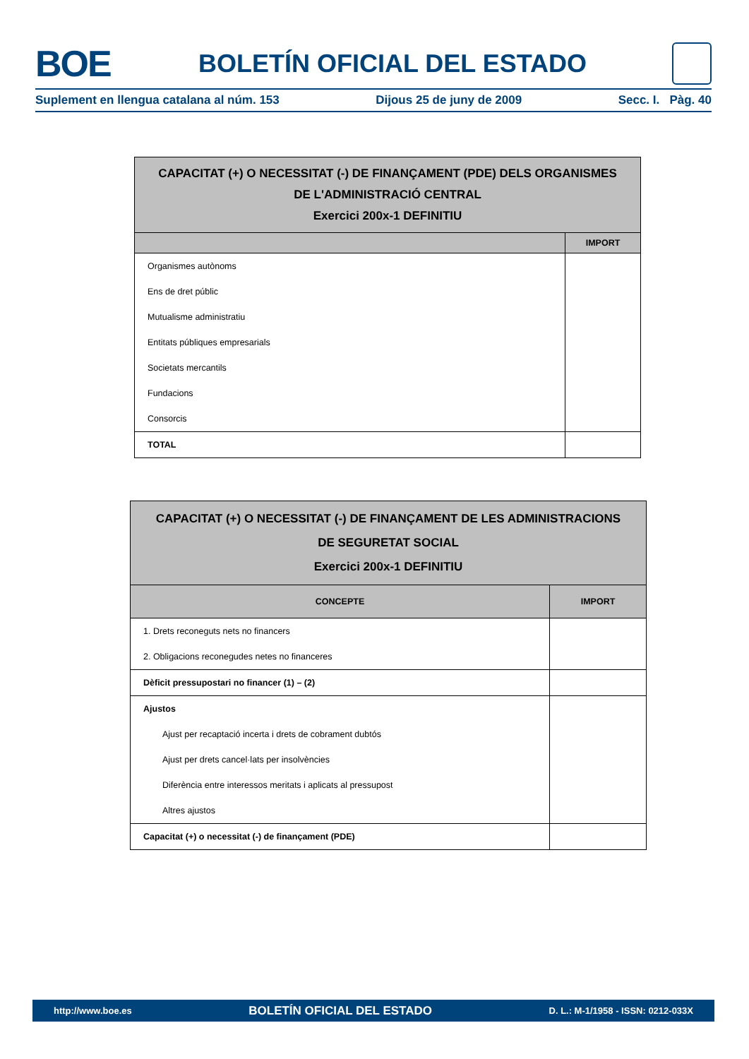BOE
BOLETÍN OFICIAL DEL ESTADO
Suplement en llengua catalana al núm. 153 Dijous 25 de juny de 2009 Secc. I. Pàg. 40
| CAPACITAT (+) O NECESSITAT (-) DE FINANÇAMENT (PDE) DELS ORGANISMES DE L'ADMINISTRACIÓ CENTRAL Exercici 200x-1 DEFINITIU | |
| --- | --- |
| | IMPORT |
| Organismes autònoms | |
| Ens de dret públic | |
| Mutualisme administratiu | |
| Entitats públiques empresarials | |
| Societats mercantils | |
| Fundacions | |
| Consorcis | |
| TOTAL | |
| CAPACITAT (+) O NECESSITAT (-) DE FINANÇAMENT DE LES ADMINISTRACIONS DE SEGURETAT SOCIAL Exercici 200x-1 DEFINITIU | |
| --- | --- |
| CONCEPTE | IMPORT |
| 1. Drets reconeguts nets no financers | |
| 2. Obligacions reconegudes netes no financeres | |
| Dèficit pressupostari no financer (1) – (2) | |
| Ajustos | |
| Ajust per recaptació incerta i drets de cobrament dubtós | |
| Ajust per drets cancel·lats per insolvències | |
| Diferència entre interessos meritats i aplicats al pressupost | |
| Altres ajustos | |
| Capacitat (+) o necessitat (-) de finançament (PDE) | |
http://www.boe.es BOLETÍN OFICIAL DEL ESTADO D. L.: M-1/1958 - ISSN: 0212-033X